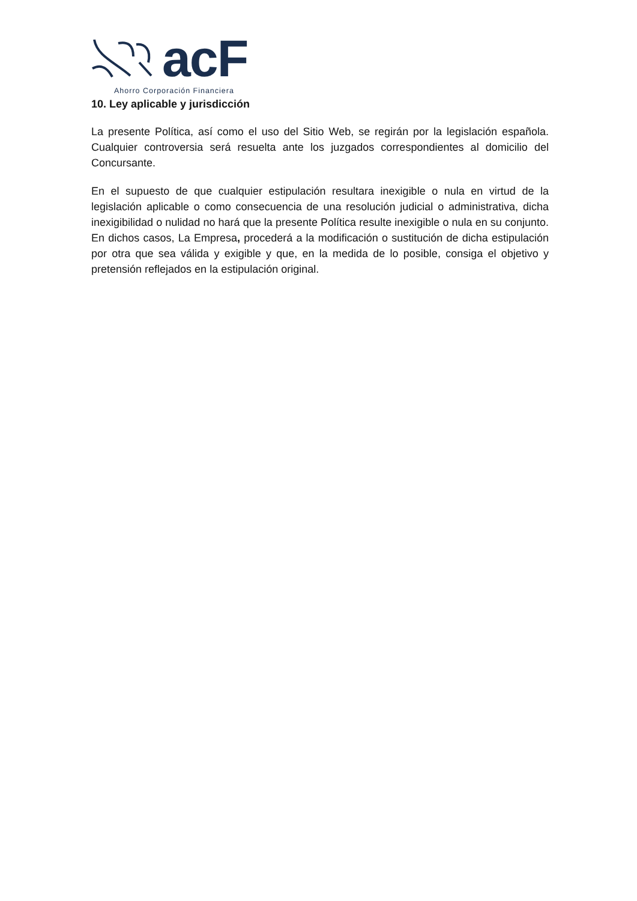acF
Ahorro Corporación Financiera
10. Ley aplicable y jurisdicción
La presente Política, así como el uso del Sitio Web, se regirán por la legislación española. Cualquier controversia será resuelta ante los juzgados correspondientes al domicilio del Concursante.
En el supuesto de que cualquier estipulación resultara inexigible o nula en virtud de la legislación aplicable o como consecuencia de una resolución judicial o administrativa, dicha inexigibilidad o nulidad no hará que la presente Política resulte inexigible o nula en su conjunto. En dichos casos, La Empresa, procederá a la modificación o sustitución de dicha estipulación por otra que sea válida y exigible y que, en la medida de lo posible, consiga el objetivo y pretensión reflejados en la estipulación original.